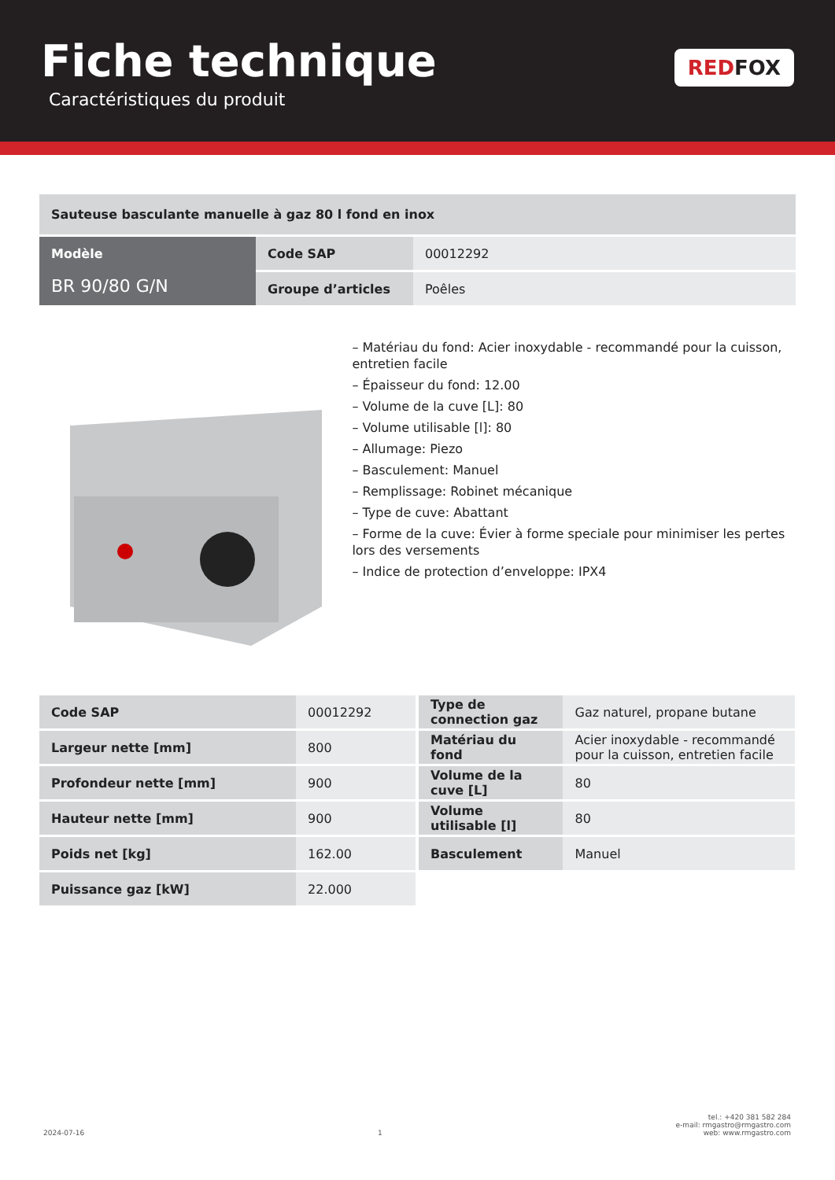Fiche technique
Caractéristiques du produit
RED FOX
Sauteuse basculante manuelle à gaz 80 l fond en inox
| Modèle BR 90/80 G/N | Code SAP | 00012292 |
| | Groupe d’articles | Poêles |
– Matériau du fond: Acier inoxydable - recommandé pour la cuisson, entretien facile
– Épaisseur du fond: 12.00
– Volume de la cuve [L]: 80
– Volume utilisable [l]: 80
– Allumage: Piezo
– Basculement: Manuel
– Remplissage: Robinet mécanique
– Type de cuve: Abattant
– Forme de la cuve: Évier à forme speciale pour minimiser les pertes lors des versements
– Indice de protection d’enveloppe: IPX4
| Code SAP | 00012292 |
| Largeur nette [mm] | 800 |
| Profondeur nette [mm] | 900 |
| Hauteur nette [mm] | 900 |
| Poids net [kg] | 162.00 |
| Puissance gaz [kW] | 22.000 |
| Type de connection gaz | Gaz naturel, propane butane |
| Matériau du fond | Acier inoxydable - recommandé pour la cuisson, entretien facile |
| Volume de la cuve [L] | 80 |
| Volume utilisable [l] | 80 |
| Basculement | Manuel |
2024-07-16 1 tel.: +420 381 582 284
e-mail: rmgastro@rmgastro.com
web: www.rmgastro.com